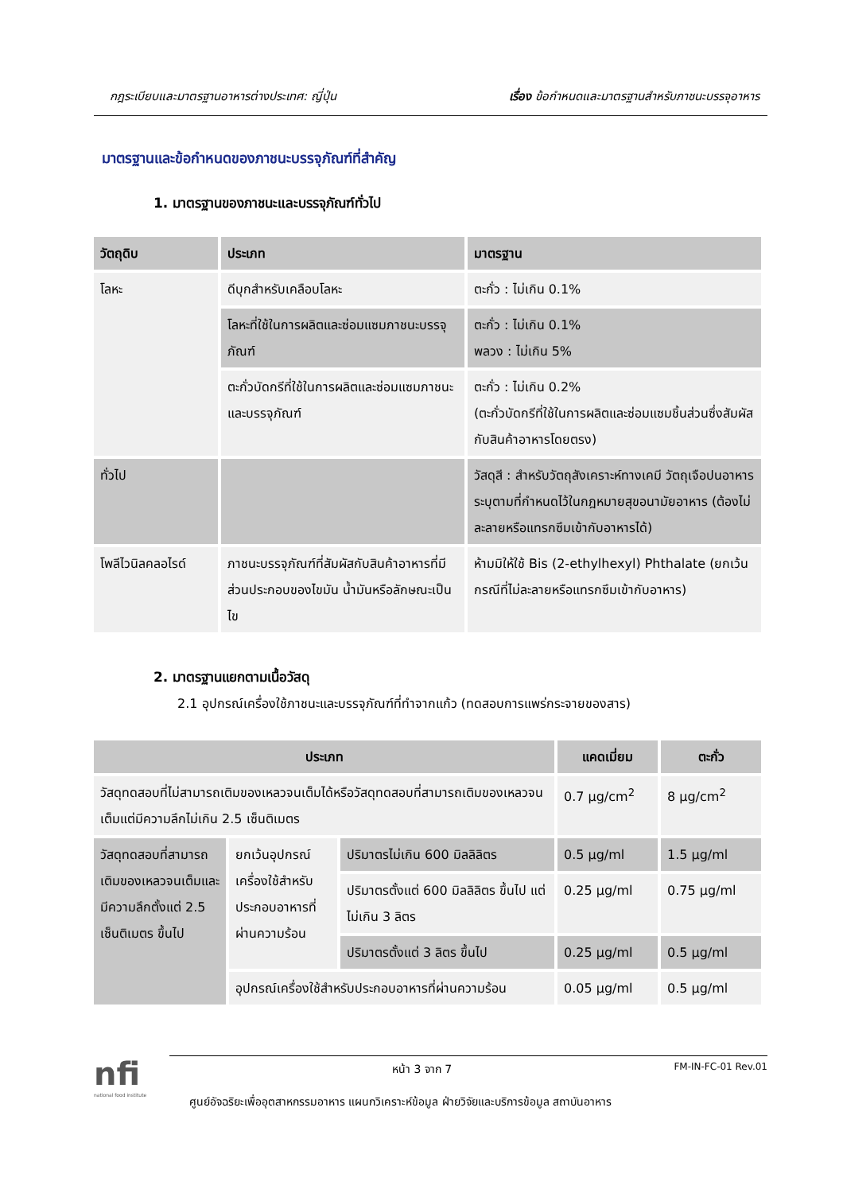กฎระเบียบและมาตรฐานอาหารต่างประเทศ: ญี่ปุ่น เรื่อง ข้อกำหนดและมาตรฐานสำหรับภาชนะบรรจุอาหาร
มาตรฐานและข้อกำหนดของภาชนะบรรจุภัณฑ์ที่สำคัญ
1. มาตรฐานของภาชนะและบรรจุภัณฑ์ทั่วไป
| วัตถุดิบ | ประเภท | มาตรฐาน |
| --- | --- | --- |
| โลหะ | ดีบุกสำหรับเคลือบโลหะ | ตะกั่ว : ไม่เกิน 0.1% |
| | โลหะที่ใช้ในการผลิตและซ่อมแซมภาชนะบรรจุภัณฑ์ | ตะกั่ว : ไม่เกิน 0.1% พลวง : ไม่เกิน 5% |
| | ตะกั่วบัดกรีที่ใช้ในการผลิตและซ่อมแซมภาชนะและบรรจุภัณฑ์ | ตะกั่ว : ไม่เกิน 0.2% (ตะกั่วบัดกรีที่ใช้ในการผลิตและซ่อมแซมชิ้นส่วนซึ่งสัมผัสกับสินค้าอาหารโดยตรง) |
| ทั่วไป | | วัสดุสี : สำหรับวัตถุสังเคราะห์ทางเคมี วัตถุเจือปนอาหารระบุตามที่กำหนดไว้ในกฎหมายสุขอนามัยอาหาร (ต้องไม่ละลายหรือแทรกซึมเข้ากับอาหารได้) |
| โพลีไวนิลคลอไรด์ | ภาชนะบรรจุภัณฑ์ที่สัมผัสกับสินค้าอาหารที่มีส่วนประกอบของไขมัน น้ำมันหรือลักษณะเป็นไข | ห้ามมิให้ใช้ Bis (2-ethylhexyl) Phthalate (ยกเว้นกรณีที่ไม่ละลายหรือแทรกซึมเข้ากับอาหาร) |
2. มาตรฐานแยกตามเนื้อวัสดุ
2.1 อุปกรณ์เครื่องใช้ภาชนะและบรรจุภัณฑ์ที่ทำจากแก้ว (ทดสอบการแพร่กระจายของสาร)
| ประเภท | | | แคดเมี่ยม | ตะกั่ว |
| --- | --- | --- | --- | --- |
| วัสดุทดสอบที่ไม่สามารถเติมของเหลวจนเต็มได้หรือวัสดุทดสอบที่สามารถเติมของเหลวจนเต็มแต่มีความลึกไม่เกิน 2.5 เซ็นติเมตร | | | 0.7 µg/cm<sup>2</sup> | 8 µg/cm<sup>2</sup> |
| วัสดุทดสอบที่สามารถเติมของเหลวจนเต็มและมีความลึกตั้งแต่ 2.5 เซ็นติเมตร ขึ้นไป | ยกเว้นอุปกรณ์เครื่องใช้สำหรับประกอบอาหารที่ผ่านความร้อน | ปริมาตรไม่เกิน 600 มิลลิลิตร | 0.5 µg/ml | 1.5 µg/ml |
| | | ปริมาตรตั้งแต่ 600 มิลลิลิตร ขึ้นไป แต่ไม่เกิน 3 ลิตร | 0.25 µg/ml | 0.75 µg/ml |
| | | ปริมาตรตั้งแต่ 3 ลิตร ขึ้นไป | 0.25 µg/ml | 0.5 µg/ml |
| | อุปกรณ์เครื่องใช้สำหรับประกอบอาหารที่ผ่านความร้อน | | 0.05 µg/ml | 0.5 µg/ml |
nfi
national food institute
หน้า 3 จาก 7 FM-IN-FC-01 Rev.01
ศูนย์อัจฉริยะเพื่ออุตสาหกรรมอาหาร แผนกวิเคราะห์ข้อมูล ฝ่ายวิจัยและบริการข้อมูล สถาบันอาหาร